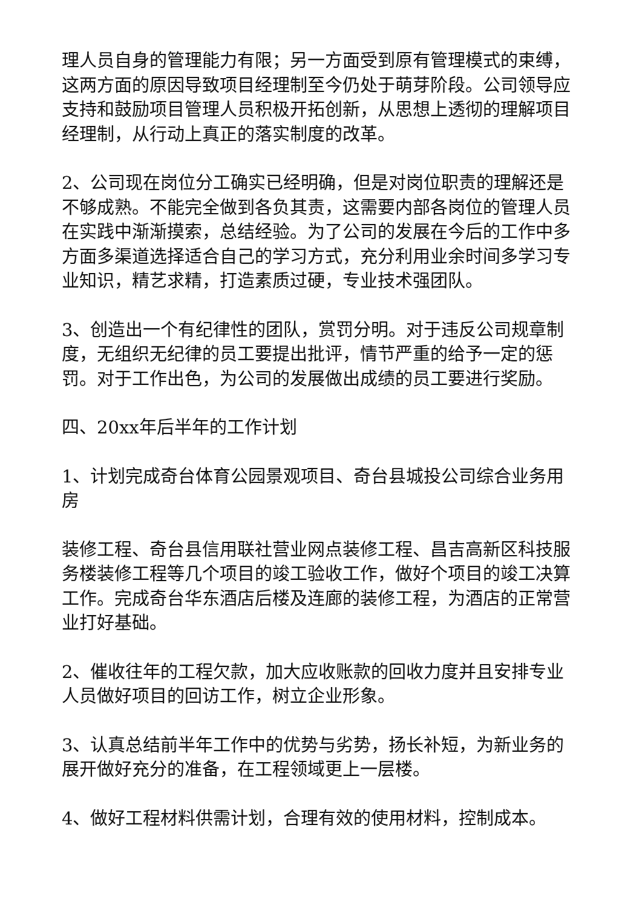理人员自身的管理能力有限；另一方面受到原有管理模式的束缚，这两方面的原因导致项目经理制至今仍处于萌芽阶段。公司领导应支持和鼓励项目管理人员积极开拓创新，从思想上透彻的理解项目经理制，从行动上真正的落实制度的改革。
2、公司现在岗位分工确实已经明确，但是对岗位职责的理解还是不够成熟。不能完全做到各负其责，这需要内部各岗位的管理人员在实践中渐渐摸索，总结经验。为了公司的发展在今后的工作中多方面多渠道选择适合自己的学习方式，充分利用业余时间多学习专业知识，精艺求精，打造素质过硬，专业技术强团队。
3、创造出一个有纪律性的团队，赏罚分明。对于违反公司规章制度，无组织无纪律的员工要提出批评，情节严重的给予一定的惩罚。对于工作出色，为公司的发展做出成绩的员工要进行奖励。
四、20xx年后半年的工作计划
1、计划完成奇台体育公园景观项目、奇台县城投公司综合业务用房
装修工程、奇台县信用联社营业网点装修工程、昌吉高新区科技服务楼装修工程等几个项目的竣工验收工作，做好个项目的竣工决算工作。完成奇台华东酒店后楼及连廊的装修工程，为酒店的正常营业打好基础。
2、催收往年的工程欠款，加大应收账款的回收力度并且安排专业人员做好项目的回访工作，树立企业形象。
3、认真总结前半年工作中的优势与劣势，扬长补短，为新业务的展开做好充分的准备，在工程领域更上一层楼。
4、做好工程材料供需计划，合理有效的使用材料，控制成本。